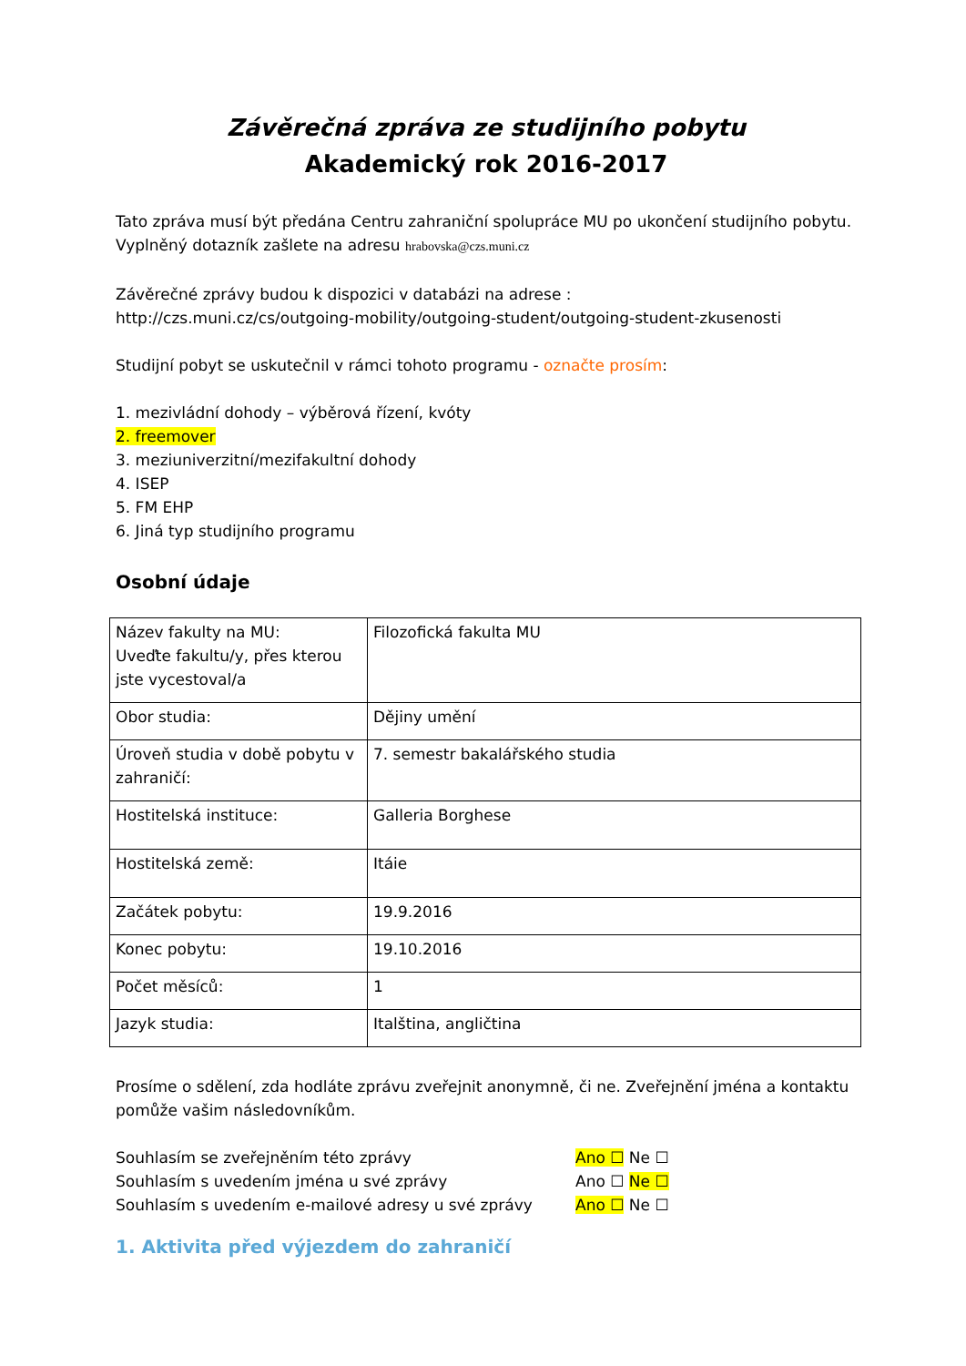Závěrečná zpráva ze studijního pobytu
Akademický rok 2016-2017
Tato zpráva musí být předána Centru zahraniční spolupráce MU po ukončení studijního pobytu. Vyplněný dotazník zašlete na adresu hrabovska@czs.muni.cz
Závěrečné zprávy budou k dispozici v databázi na adrese :
http://czs.muni.cz/cs/outgoing-mobility/outgoing-student/outgoing-student-zkusenosti
Studijní pobyt se uskutečnil v rámci tohoto programu - označte prosím:
1. mezivládní dohody – výběrová řízení, kvóty
2. freemover
3. meziuniverzitní/mezifakultní dohody
4. ISEP
5. FM EHP
6. Jiná typ studijního programu
Osobní údaje
| Název fakulty na MU: Uveďte fakultu/y, přes kterou jste vycestoval/a | Filozofická fakulta MU |
| Obor studia: | Dějiny umění |
| Úroveň studia v době pobytu v zahraničí: | 7. semestr bakalářského studia |
| Hostitelská instituce: | Galleria Borghese |
| Hostitelská země: | Itáie |
| Začátek pobytu: | 19.9.2016 |
| Konec pobytu: | 19.10.2016 |
| Počet měsíců: | 1 |
| Jazyk studia: | Italština, angličtina |
Prosíme o sdělení, zda hodláte zprávu zveřejnit anonymně, či ne. Zveřejnění jména a kontaktu pomůže vašim následovníkům.
| Souhlasím se zveřejněním této zprávy | Ano ☐ Ne ☐ |
| Souhlasím s uvedením jména u své zprávy | Ano ☐ Ne ☐ |
| Souhlasím s uvedením e-mailové adresy u své zprávy | Ano ☐ Ne ☐ |
1. Aktivita před výjezdem do zahraničí